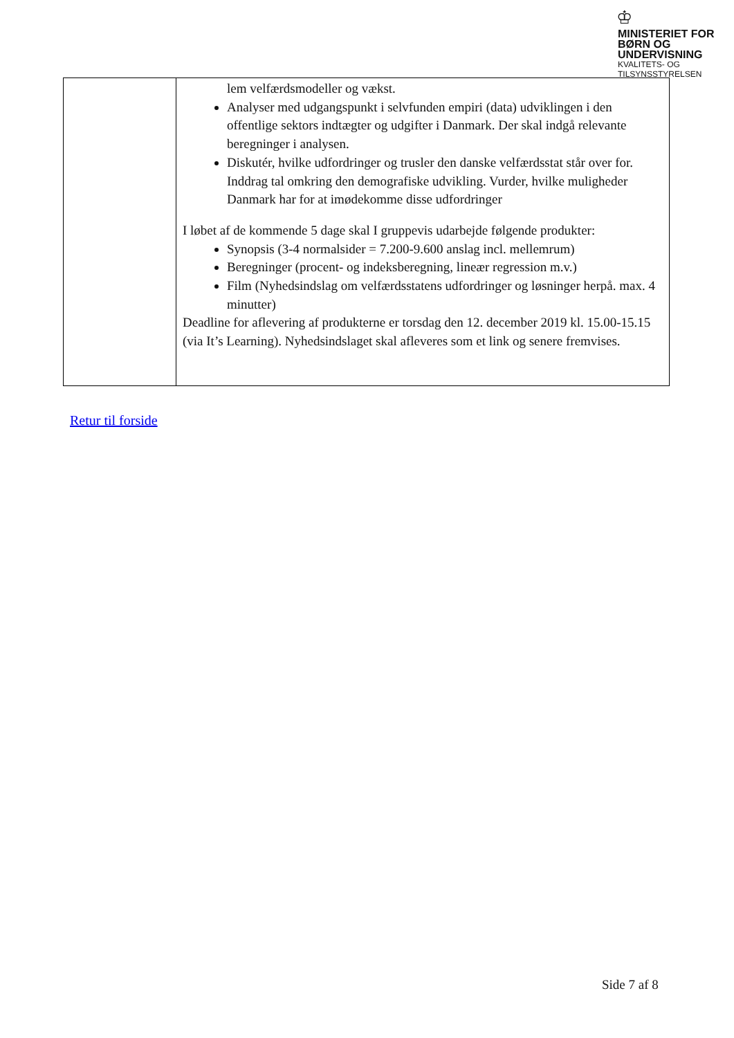♔
MINISTERIET FOR
BØRN OG
UNDERVISNING
KVALITETS- OG
TILSYNSSTYRELSEN
| | lem velfærdsmodeller og vækst. Analyser med udgangspunkt i selvfunden empiri (data) udviklingen i den offentlige sektors indtægter og udgifter i Danmark. Der skal indgå relevante beregninger i analysen. Diskutér, hvilke udfordringer og trusler den danske velfærdsstat står over for. Inddrag tal omkring den demografiske udvikling. Vurder, hvilke muligheder Danmark har for at imødekomme disse udfordringer I løbet af de kommende 5 dage skal I gruppevis udarbejde følgende produkter: Synopsis (3-4 normalsider = 7.200-9.600 anslag incl. mellemrum) Beregninger (procent- og indeksberegning, lineær regression m.v.) Film (Nyhedsindslag om velfærdsstatens udfordringer og løsninger herpå. max. 4 minutter) Deadline for aflevering af produkterne er torsdag den 12. december 2019 kl. 15.00-15.15 (via It’s Learning). Nyhedsindslaget skal afleveres som et link og senere fremvises. |
Retur til forside
Side 7 af 8